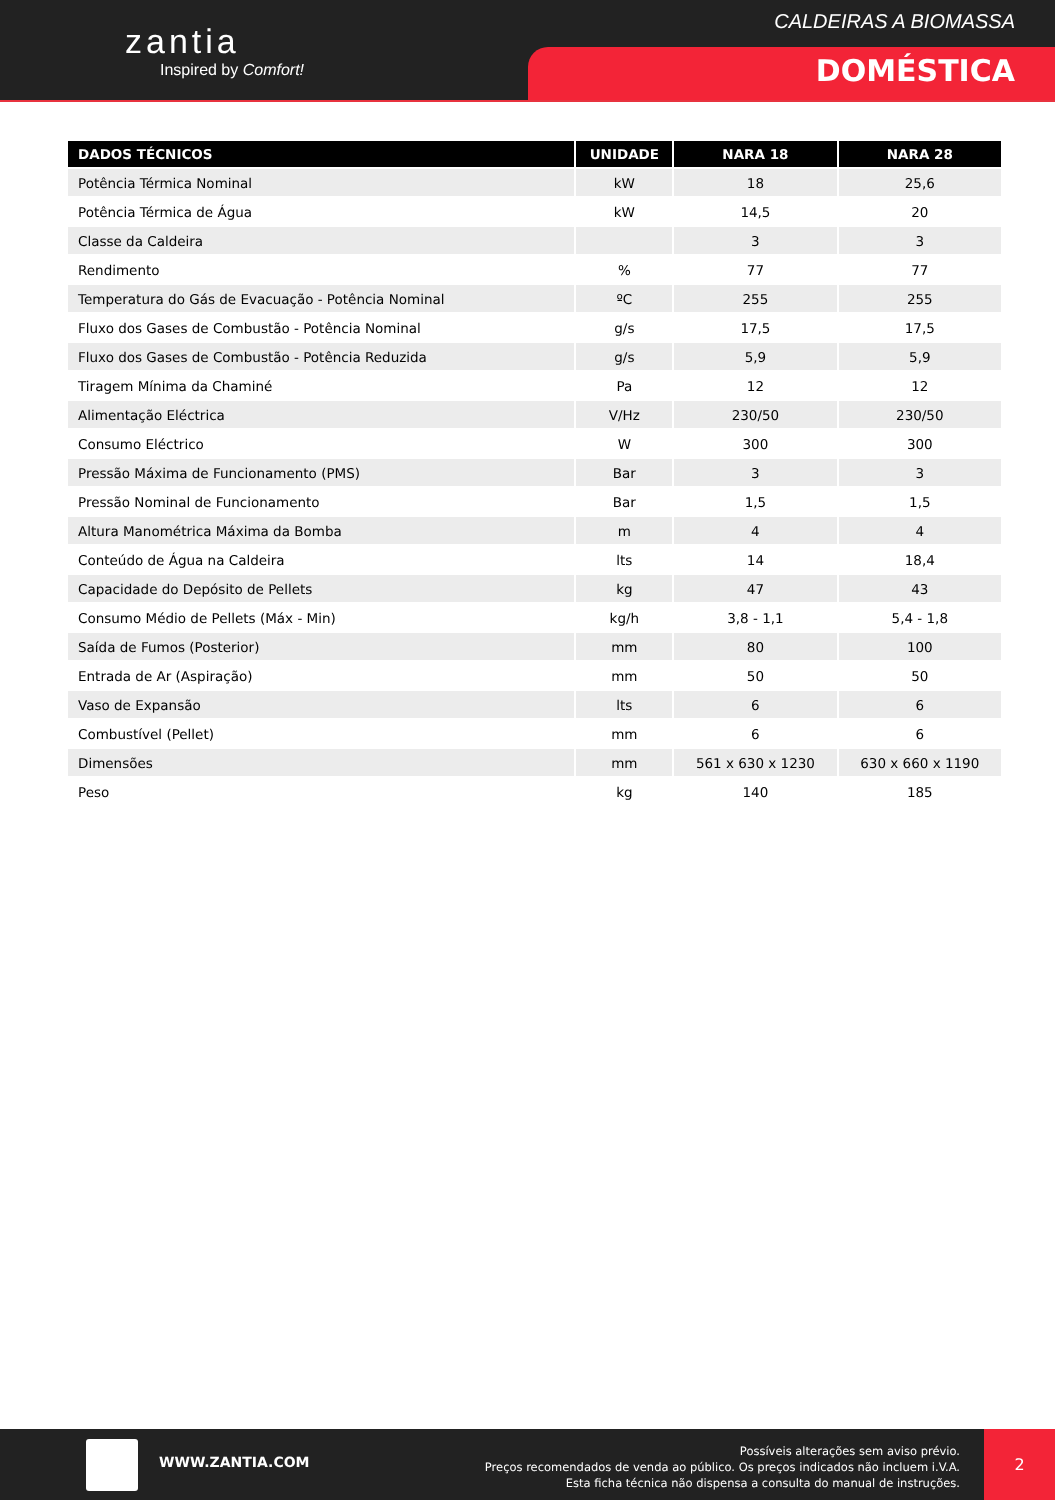zantia
Inspired by Comfort!
CALDEIRAS A BIOMASSA
DOMÉSTICA
| DADOS TÉCNICOS | UNIDADE | NARA 18 | NARA 28 |
| --- | --- | --- | --- |
| Potência Térmica Nominal | kW | 18 | 25,6 |
| Potência Térmica de Água | kW | 14,5 | 20 |
| Classe da Caldeira | | 3 | 3 |
| Rendimento | % | 77 | 77 |
| Temperatura do Gás de Evacuação - Potência Nominal | ºC | 255 | 255 |
| Fluxo dos Gases de Combustão - Potência Nominal | g/s | 17,5 | 17,5 |
| Fluxo dos Gases de Combustão - Potência Reduzida | g/s | 5,9 | 5,9 |
| Tiragem Mínima da Chaminé | Pa | 12 | 12 |
| Alimentação Eléctrica | V/Hz | 230/50 | 230/50 |
| Consumo Eléctrico | W | 300 | 300 |
| Pressão Máxima de Funcionamento (PMS) | Bar | 3 | 3 |
| Pressão Nominal de Funcionamento | Bar | 1,5 | 1,5 |
| Altura Manométrica Máxima da Bomba | m | 4 | 4 |
| Conteúdo de Água na Caldeira | lts | 14 | 18,4 |
| Capacidade do Depósito de Pellets | kg | 47 | 43 |
| Consumo Médio de Pellets (Máx - Min) | kg/h | 3,8 - 1,1 | 5,4 - 1,8 |
| Saída de Fumos (Posterior) | mm | 80 | 100 |
| Entrada de Ar (Aspiração) | mm | 50 | 50 |
| Vaso de Expansão | lts | 6 | 6 |
| Combustível (Pellet) | mm | 6 | 6 |
| Dimensões | mm | 561 x 630 x 1230 | 630 x 660 x 1190 |
| Peso | kg | 140 | 185 |
WWW.ZANTIA.COM
Possíveis alterações sem aviso prévio.
Preços recomendados de venda ao público. Os preços indicados não incluem i.V.A.
Esta ficha técnica não dispensa a consulta do manual de instruções.
2